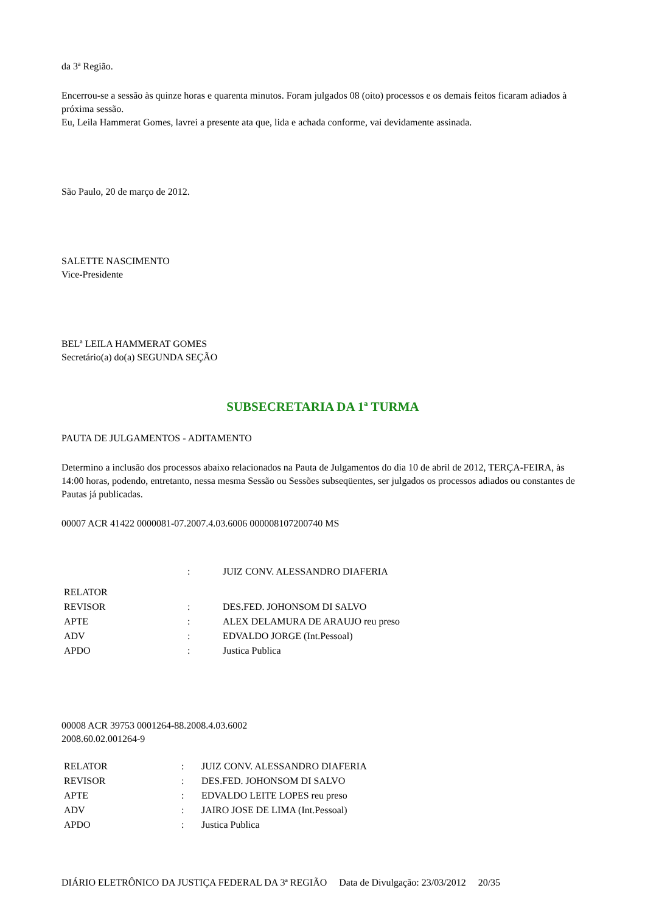da 3ª Região.
Encerrou-se a sessão às quinze horas e quarenta minutos. Foram julgados 08 (oito) processos e os demais feitos ficaram adiados à próxima sessão.
Eu, Leila Hammerat Gomes, lavrei a presente ata que, lida e achada conforme, vai devidamente assinada.
São Paulo, 20 de março de 2012.
SALETTE NASCIMENTO
Vice-Presidente
BELª LEILA HAMMERAT GOMES
Secretário(a) do(a) SEGUNDA SEÇÃO
SUBSECRETARIA DA 1ª TURMA
PAUTA DE JULGAMENTOS - ADITAMENTO
Determino a inclusão dos processos abaixo relacionados na Pauta de Julgamentos do dia 10 de abril de 2012, TERÇA-FEIRA, às 14:00 horas, podendo, entretanto, nessa mesma Sessão ou Sessões subseqüentes, ser julgados os processos adiados ou constantes de Pautas já publicadas.
00007 ACR 41422 0000081-07.2007.4.03.6006 000008107200740 MS
| | : | JUIZ CONV. ALESSANDRO DIAFERIA |
| RELATOR | | |
| REVISOR | : | DES.FED. JOHONSOM DI SALVO |
| APTE | : | ALEX DELAMURA DE ARAUJO reu preso |
| ADV | : | EDVALDO JORGE (Int.Pessoal) |
| APDO | : | Justica Publica |
00008 ACR 39753 0001264-88.2008.4.03.6002
2008.60.02.001264-9
| RELATOR | : | JUIZ CONV. ALESSANDRO DIAFERIA |
| REVISOR | : | DES.FED. JOHONSOM DI SALVO |
| APTE | : | EDVALDO LEITE LOPES reu preso |
| ADV | : | JAIRO JOSE DE LIMA (Int.Pessoal) |
| APDO | : | Justica Publica |
DIÁRIO ELETRÔNICO DA JUSTIÇA FEDERAL DA 3ª REGIÃO Data de Divulgação: 23/03/2012 20/35